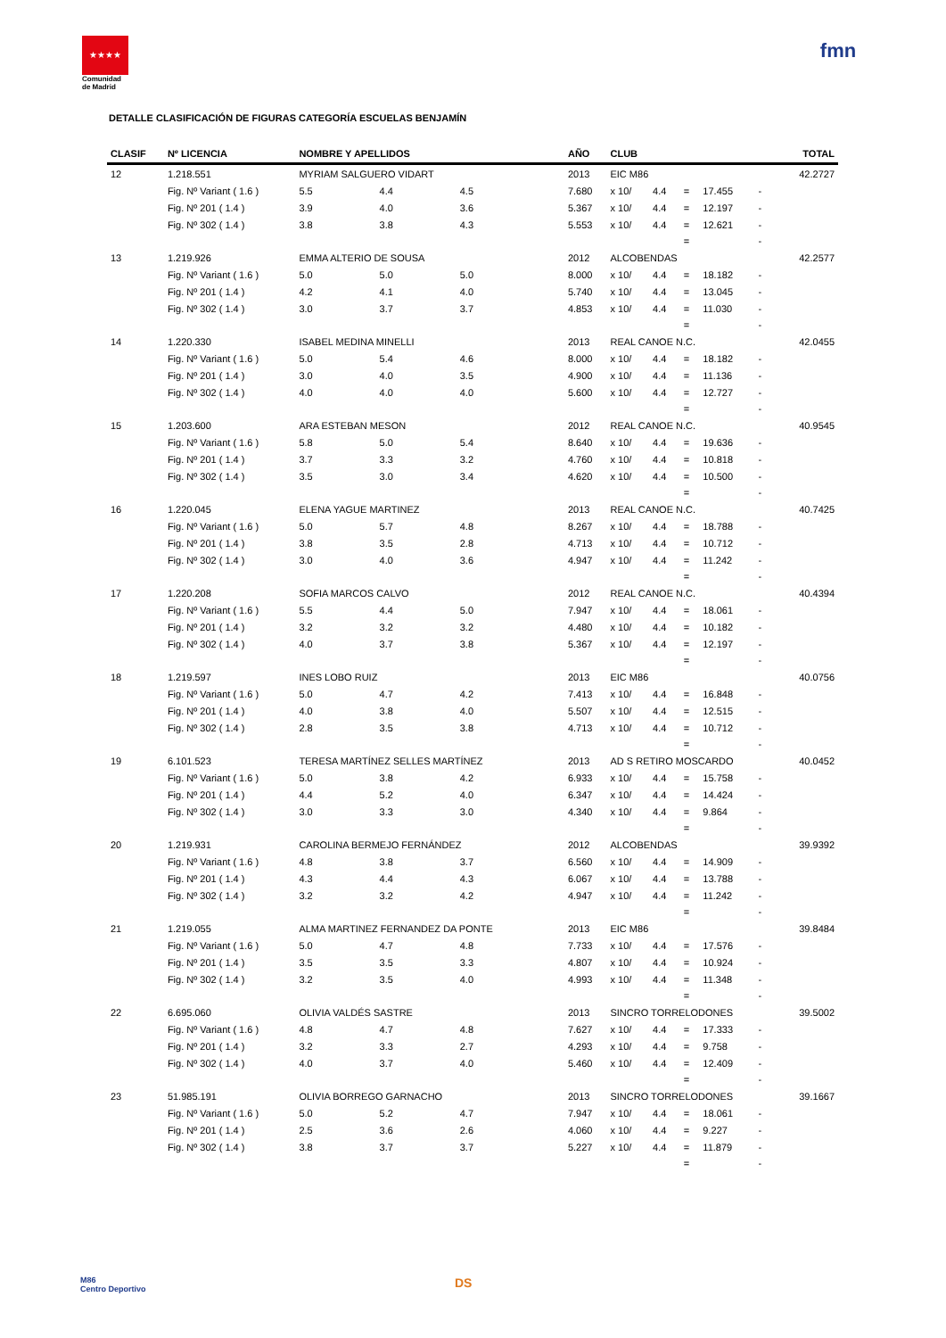★★★★
Comunidad de Madrid
fmn
DETALLE CLASIFICACIÓN DE FIGURAS CATEGORÍA ESCUELAS BENJAMÍN
| CLASIF | Nº LICENCIA | NOMBRE Y APELLIDOS | | | | AÑO | CLUB | | | | | | TOTAL |
| --- | --- | --- | --- | --- | --- | --- | --- | --- | --- | --- | --- | --- | --- |
| 12 | 1.218.551 | MYRIAM SALGUERO VIDART | | | | 2013 | EIC M86 | | | | | | 42.2727 |
| | Fig. Nº Variant ( 1.6 ) | 5.5 | 4.4 | 4.5 | | 7.680 | x 10/ | 4.4 | = | 17.455 | - | | |
| | Fig. Nº 201 ( 1.4 ) | 3.9 | 4.0 | 3.6 | | 5.367 | x 10/ | 4.4 | = | 12.197 | - | | |
| | Fig. Nº 302 ( 1.4 ) | 3.8 | 3.8 | 4.3 | | 5.553 | x 10/ | 4.4 | = | 12.621 | - | | |
| | | | | | | | | | = | | - | | |
| 13 | 1.219.926 | EMMA ALTERIO DE SOUSA | | | | 2012 | ALCOBENDAS | | | | | | 42.2577 |
| | Fig. Nº Variant ( 1.6 ) | 5.0 | 5.0 | 5.0 | | 8.000 | x 10/ | 4.4 | = | 18.182 | - | | |
| | Fig. Nº 201 ( 1.4 ) | 4.2 | 4.1 | 4.0 | | 5.740 | x 10/ | 4.4 | = | 13.045 | - | | |
| | Fig. Nº 302 ( 1.4 ) | 3.0 | 3.7 | 3.7 | | 4.853 | x 10/ | 4.4 | = | 11.030 | - | | |
| | | | | | | | | | = | | - | | |
| 14 | 1.220.330 | ISABEL MEDINA MINELLI | | | | 2013 | REAL CANOE N.C. | | | | | | 42.0455 |
| | Fig. Nº Variant ( 1.6 ) | 5.0 | 5.4 | 4.6 | | 8.000 | x 10/ | 4.4 | = | 18.182 | - | | |
| | Fig. Nº 201 ( 1.4 ) | 3.0 | 4.0 | 3.5 | | 4.900 | x 10/ | 4.4 | = | 11.136 | - | | |
| | Fig. Nº 302 ( 1.4 ) | 4.0 | 4.0 | 4.0 | | 5.600 | x 10/ | 4.4 | = | 12.727 | - | | |
| | | | | | | | | | = | | - | | |
| 15 | 1.203.600 | ARA ESTEBAN MESON | | | | 2012 | REAL CANOE N.C. | | | | | | 40.9545 |
| | Fig. Nº Variant ( 1.6 ) | 5.8 | 5.0 | 5.4 | | 8.640 | x 10/ | 4.4 | = | 19.636 | - | | |
| | Fig. Nº 201 ( 1.4 ) | 3.7 | 3.3 | 3.2 | | 4.760 | x 10/ | 4.4 | = | 10.818 | - | | |
| | Fig. Nº 302 ( 1.4 ) | 3.5 | 3.0 | 3.4 | | 4.620 | x 10/ | 4.4 | = | 10.500 | - | | |
| | | | | | | | | | = | | - | | |
| 16 | 1.220.045 | ELENA YAGUE MARTINEZ | | | | 2013 | REAL CANOE N.C. | | | | | | 40.7425 |
| | Fig. Nº Variant ( 1.6 ) | 5.0 | 5.7 | 4.8 | | 8.267 | x 10/ | 4.4 | = | 18.788 | - | | |
| | Fig. Nº 201 ( 1.4 ) | 3.8 | 3.5 | 2.8 | | 4.713 | x 10/ | 4.4 | = | 10.712 | - | | |
| | Fig. Nº 302 ( 1.4 ) | 3.0 | 4.0 | 3.6 | | 4.947 | x 10/ | 4.4 | = | 11.242 | - | | |
| | | | | | | | | | = | | - | | |
| 17 | 1.220.208 | SOFIA MARCOS CALVO | | | | 2012 | REAL CANOE N.C. | | | | | | 40.4394 |
| | Fig. Nº Variant ( 1.6 ) | 5.5 | 4.4 | 5.0 | | 7.947 | x 10/ | 4.4 | = | 18.061 | - | | |
| | Fig. Nº 201 ( 1.4 ) | 3.2 | 3.2 | 3.2 | | 4.480 | x 10/ | 4.4 | = | 10.182 | - | | |
| | Fig. Nº 302 ( 1.4 ) | 4.0 | 3.7 | 3.8 | | 5.367 | x 10/ | 4.4 | = | 12.197 | - | | |
| | | | | | | | | | = | | - | | |
| 18 | 1.219.597 | INES LOBO RUIZ | | | | 2013 | EIC M86 | | | | | | 40.0756 |
| | Fig. Nº Variant ( 1.6 ) | 5.0 | 4.7 | 4.2 | | 7.413 | x 10/ | 4.4 | = | 16.848 | - | | |
| | Fig. Nº 201 ( 1.4 ) | 4.0 | 3.8 | 4.0 | | 5.507 | x 10/ | 4.4 | = | 12.515 | - | | |
| | Fig. Nº 302 ( 1.4 ) | 2.8 | 3.5 | 3.8 | | 4.713 | x 10/ | 4.4 | = | 10.712 | - | | |
| | | | | | | | | | = | | - | | |
| 19 | 6.101.523 | TERESA MARTÍNEZ SELLES MARTÍNEZ | | | | 2013 | AD S RETIRO MOSCARDO | | | | | | 40.0452 |
| | Fig. Nº Variant ( 1.6 ) | 5.0 | 3.8 | 4.2 | | 6.933 | x 10/ | 4.4 | = | 15.758 | - | | |
| | Fig. Nº 201 ( 1.4 ) | 4.4 | 5.2 | 4.0 | | 6.347 | x 10/ | 4.4 | = | 14.424 | - | | |
| | Fig. Nº 302 ( 1.4 ) | 3.0 | 3.3 | 3.0 | | 4.340 | x 10/ | 4.4 | = | 9.864 | - | | |
| | | | | | | | | | = | | - | | |
| 20 | 1.219.931 | CAROLINA BERMEJO FERNÁNDEZ | | | | 2012 | ALCOBENDAS | | | | | | 39.9392 |
| | Fig. Nº Variant ( 1.6 ) | 4.8 | 3.8 | 3.7 | | 6.560 | x 10/ | 4.4 | = | 14.909 | - | | |
| | Fig. Nº 201 ( 1.4 ) | 4.3 | 4.4 | 4.3 | | 6.067 | x 10/ | 4.4 | = | 13.788 | - | | |
| | Fig. Nº 302 ( 1.4 ) | 3.2 | 3.2 | 4.2 | | 4.947 | x 10/ | 4.4 | = | 11.242 | - | | |
| | | | | | | | | | = | | - | | |
| 21 | 1.219.055 | ALMA MARTINEZ FERNANDEZ DA PONTE | | | | 2013 | EIC M86 | | | | | | 39.8484 |
| | Fig. Nº Variant ( 1.6 ) | 5.0 | 4.7 | 4.8 | | 7.733 | x 10/ | 4.4 | = | 17.576 | - | | |
| | Fig. Nº 201 ( 1.4 ) | 3.5 | 3.5 | 3.3 | | 4.807 | x 10/ | 4.4 | = | 10.924 | - | | |
| | Fig. Nº 302 ( 1.4 ) | 3.2 | 3.5 | 4.0 | | 4.993 | x 10/ | 4.4 | = | 11.348 | - | | |
| | | | | | | | | | = | | - | | |
| 22 | 6.695.060 | OLIVIA VALDÉS SASTRE | | | | 2013 | SINCRO TORRELODONES | | | | | | 39.5002 |
| | Fig. Nº Variant ( 1.6 ) | 4.8 | 4.7 | 4.8 | | 7.627 | x 10/ | 4.4 | = | 17.333 | - | | |
| | Fig. Nº 201 ( 1.4 ) | 3.2 | 3.3 | 2.7 | | 4.293 | x 10/ | 4.4 | = | 9.758 | - | | |
| | Fig. Nº 302 ( 1.4 ) | 4.0 | 3.7 | 4.0 | | 5.460 | x 10/ | 4.4 | = | 12.409 | - | | |
| | | | | | | | | | = | | - | | |
| 23 | 51.985.191 | OLIVIA BORREGO GARNACHO | | | | 2013 | SINCRO TORRELODONES | | | | | | 39.1667 |
| | Fig. Nº Variant ( 1.6 ) | 5.0 | 5.2 | 4.7 | | 7.947 | x 10/ | 4.4 | = | 18.061 | - | | |
| | Fig. Nº 201 ( 1.4 ) | 2.5 | 3.6 | 2.6 | | 4.060 | x 10/ | 4.4 | = | 9.227 | - | | |
| | Fig. Nº 302 ( 1.4 ) | 3.8 | 3.7 | 3.7 | | 5.227 | x 10/ | 4.4 | = | 11.879 | - | | |
| | | | | | | | | | = | | - | | |
M86
Centro Deportivo
DS